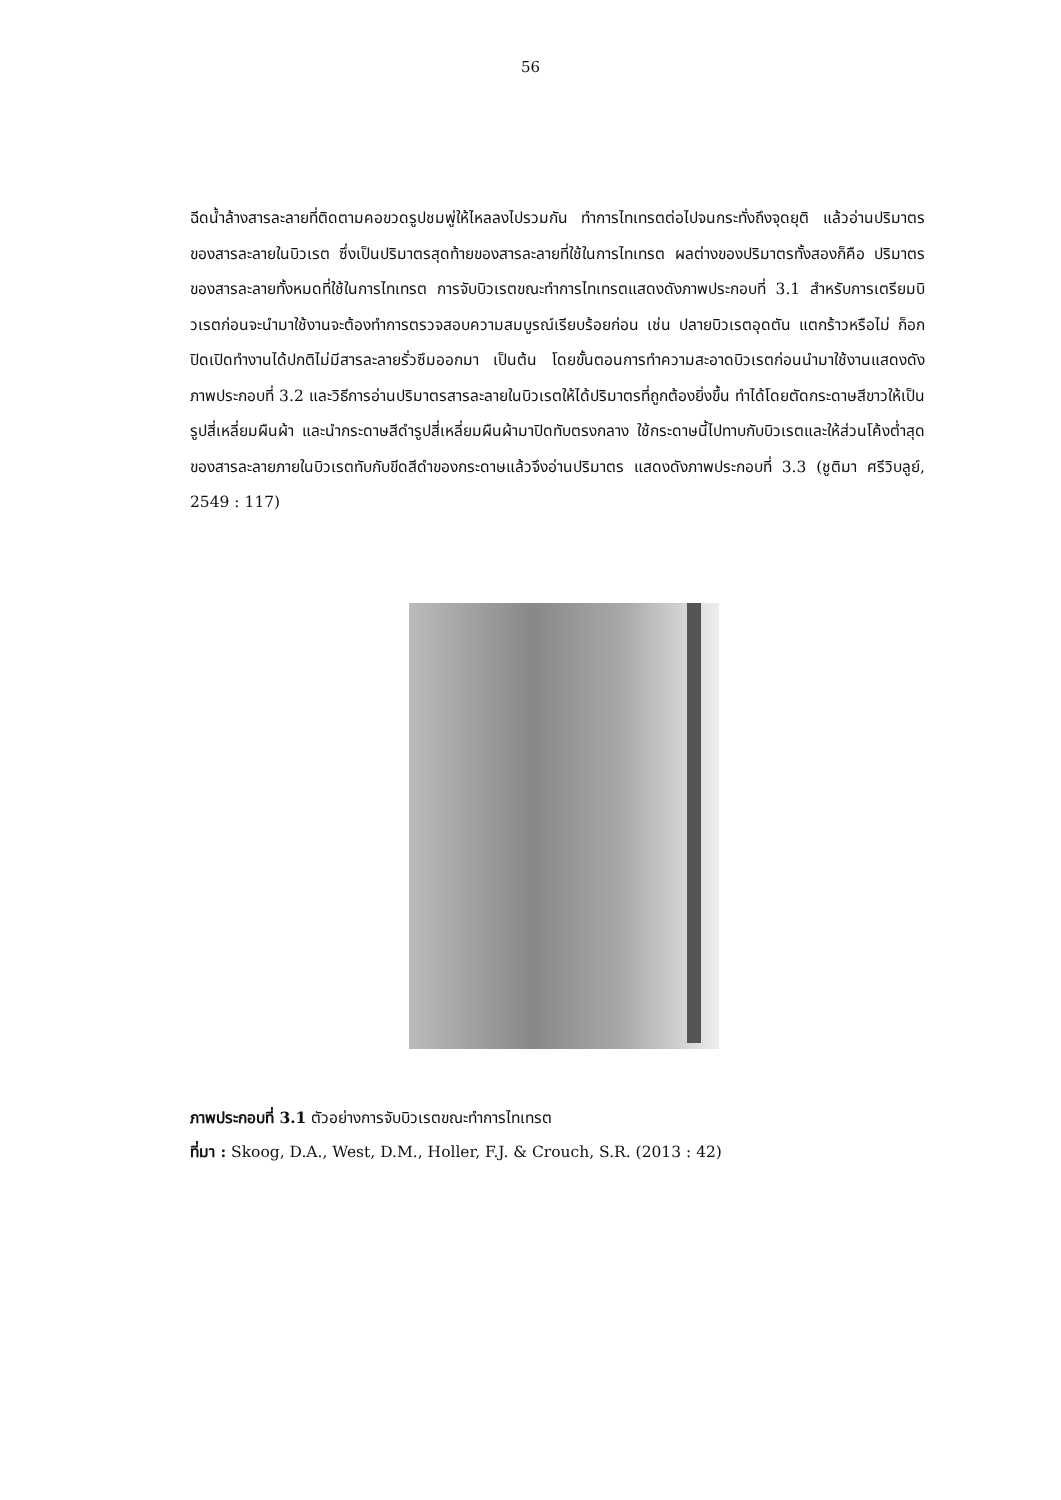56
ฉีดน้ำล้างสารละลายที่ติดตามคอขวดรูปชมพู่ให้ไหลลงไปรวมกัน ทำการไทเทรตต่อไปจนกระทั่งถึงจุดยุติ แล้วอ่านปริมาตรของสารละลายในบิวเรต ซึ่งเป็นปริมาตรสุดท้ายของสารละลายที่ใช้ในการไทเทรต ผลต่างของปริมาตรทั้งสองก็คือ ปริมาตรของสารละลายทั้งหมดที่ใช้ในการไทเทรต การจับบิวเรตขณะทำการไทเทรตแสดงดังภาพประกอบที่ 3.1 สำหรับการเตรียมบิวเรตก่อนจะนำมาใช้งานจะต้องทำการตรวจสอบความสมบูรณ์เรียบร้อยก่อน เช่น ปลายบิวเรตอุดตัน แตกร้าวหรือไม่ ก็อกปิดเปิดทำงานได้ปกติไม่มีสารละลายรั่วซึมออกมา เป็นต้น โดยขั้นตอนการทำความสะอาดบิวเรตก่อนนำมาใช้งานแสดงดังภาพประกอบที่ 3.2 และวิธีการอ่านปริมาตรสารละลายในบิวเรตให้ได้ปริมาตรที่ถูกต้องยิ่งขึ้น ทำได้โดยตัดกระดาษสีขาวให้เป็นรูปสี่เหลี่ยมผืนผ้า และนำกระดาษสีดำรูปสี่เหลี่ยมผืนผ้ามาปิดทับตรงกลาง ใช้กระดาษนี้ไปทาบกับบิวเรตและให้ส่วนโค้งต่ำสุดของสารละลายภายในบิวเรตทับกับขีดสีดำของกระดาษแล้วจึงอ่านปริมาตร แสดงดังภาพประกอบที่ 3.3 (ชูติมา ศรีวิบลูย์, 2549 : 117)
ภาพประกอบที่ 3.1 ตัวอย่างการจับบิวเรตขณะทำการไทเทรต
ที่มา : Skoog, D.A., West, D.M., Holler, F.J. & Crouch, S.R. (2013 : 42)